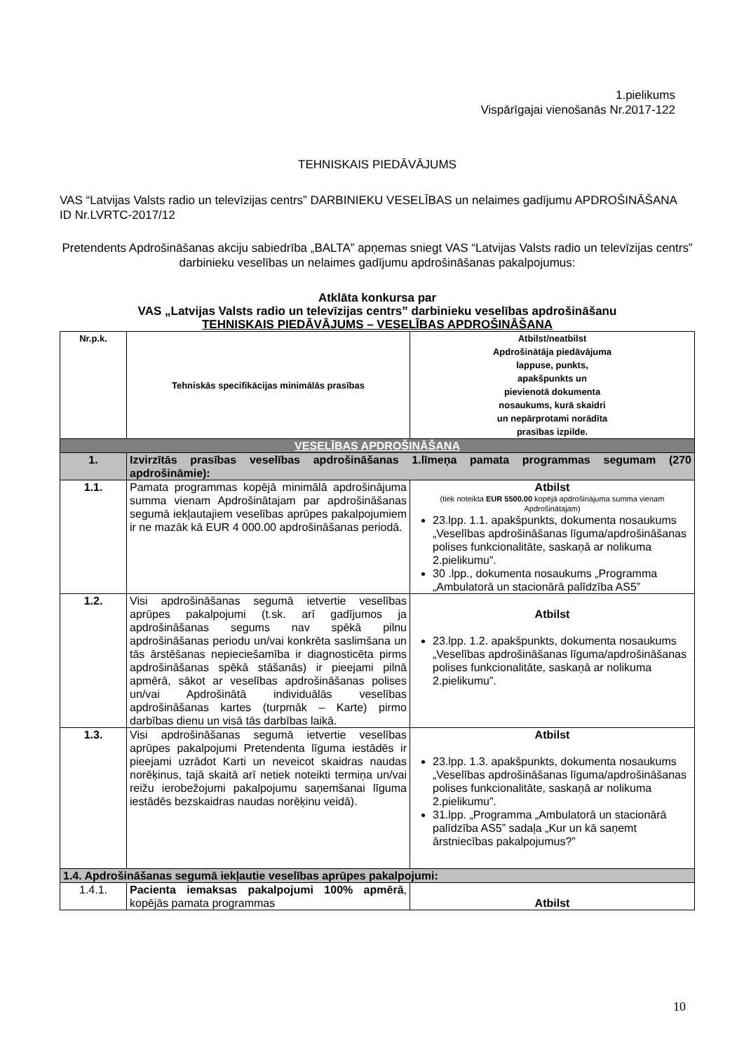1.pielikums
Vispārīgajai vienošanās Nr.2017-122
TEHNISKAIS PIEDĀVĀJUMS
VAS “Latvijas Valsts radio un televīzijas centrs” DARBINIEKU VESELĪBAS un nelaimes gadījumu APDROŠINĀŠANA
ID Nr.LVRTC-2017/12
Pretendents Apdrošināšanas akciju sabiedrība „BALTA” apņemas sniegt VAS “Latvijas Valsts radio un televīzijas centrs” darbinieku veselības un nelaimes gadījumu apdrošināšanas pakalpojumus:
Atklāta konkursa par
VAS „Latvijas Valsts radio un televīzijas centrs” darbinieku veselības apdrošināšanu
TEHNISKAIS PIEDĀVĀJUMS – VESELĪBAS APDROŠINĀŠANA
| Nr.p.k. | Tehniskās specifikācijas minimālās prasības | Atbilst/neatbilst Apdrošinātāja piedāvājuma lappuse, punkts, apakšpunkts un pievienotā dokumenta nosaukums, kurā skaidri un nepārprotami norādīta prasības izpilde. |
| --- | --- | --- |
| VESELĪBAS APDROŠINĀŠANA | | |
| 1. | Izvirzītās prasības veselības apdrošināšanas 1.līmeņa pamata programmas segumam (270 apdrošināmie): | |
| 1.1. | Pamata programmas kopējā minimālā apdrošinājuma summa vienam Apdrošinātajam par apdrošināšanas segumā iekļautajiem veselības aprūpes pakalpojumiem ir ne mazāk kā EUR 4 000.00 apdrošināšanas periodā. | Atbilst (tiek noteikta EUR 5500.00 kopējā apdrošinājuma summa vienam Apdrošinātajam) 23.lpp. 1.1. apakšpunkts, dokumenta nosaukums „Veselības apdrošināšanas līguma/apdrošināšanas polises funkcionalitāte, saskaņā ar nolikuma 2.pielikumu”. 30 .lpp., dokumenta nosaukums „Programma „Ambulatorā un stacionārā palīdzība AS5” |
| 1.2. | Visi apdrošināšanas segumā ietvertie veselības aprūpes pakalpojumi (t.sk. arī gadījumos ja apdrošināšanas segums nav spēkā pilnu apdrošināšanas periodu un/vai konkrēta saslimšana un tās ārstēšanas nepieciešamība ir diagnosticēta pirms apdrošināšanas spēkā stāšanās) ir pieejami pilnā apmērā, sākot ar veselības apdrošināšanas polises un/vai Apdrošinātā individuālās veselības apdrošināšanas kartes (turpmāk – Karte) pirmo darbības dienu un visā tās darbības laikā. | Atbilst 23.lpp. 1.2. apakšpunkts, dokumenta nosaukums „Veselības apdrošināšanas līguma/apdrošināšanas polises funkcionalitāte, saskaņā ar nolikuma 2.pielikumu”. |
| 1.3. | Visi apdrošināšanas segumā ietvertie veselības aprūpes pakalpojumi Pretendenta līguma iestādēs ir pieejami uzrādot Karti un neveicot skaidras naudas norēķinus, tajā skaitā arī netiek noteikti termiņa un/vai reižu ierobežojumi pakalpojumu saņemšanai līguma iestādēs bezskaidras naudas norēķinu veidā). | Atbilst 23.lpp. 1.3. apakšpunkts, dokumenta nosaukums „Veselības apdrošināšanas līguma/apdrošināšanas polises funkcionalitāte, saskaņā ar nolikuma 2.pielikumu”. 31.lpp. „Programma „Ambulatorā un stacionārā palīdzība AS5” sadaļa „Kur un kā saņemt ārstniecības pakalpojumus?” |
| 1.4. Apdrošināšanas segumā iekļautie veselības aprūpes pakalpojumi: | | |
| 1.4.1. | Pacienta iemaksas pakalpojumi 100% apmērā , kopējās pamata programmas | Atbilst |
10